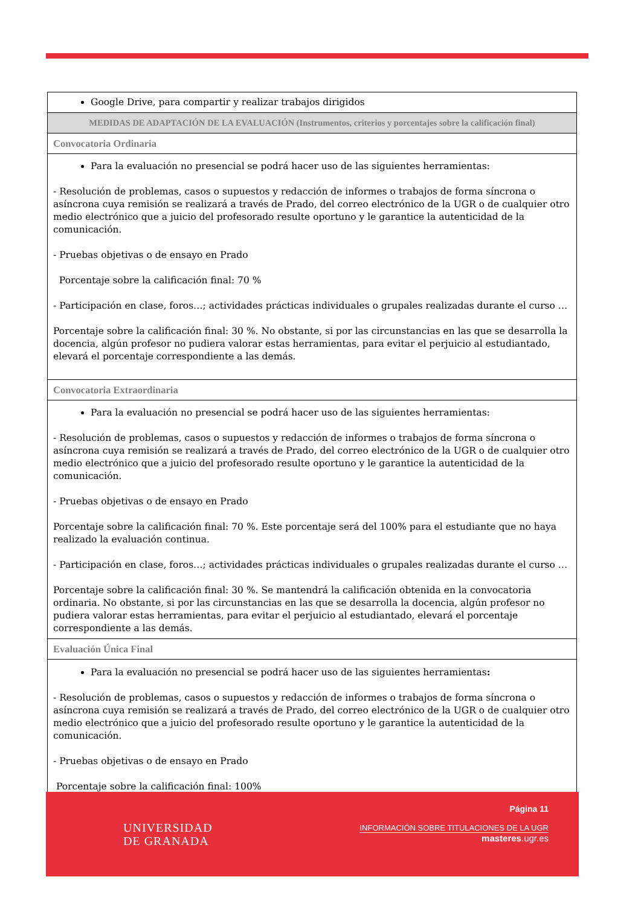| Google Drive, para compartir y realizar trabajos dirigidos |
| MEDIDAS DE ADAPTACIÓN DE LA EVALUACIÓN (Instrumentos, criterios y porcentajes sobre la calificación final) |
| Convocatoria Ordinaria |
| Para la evaluación no presencial se podrá hacer uso de las siguientes herramientas: - Resolución de problemas, casos o supuestos y redacción de informes o trabajos de forma síncrona o asíncrona cuya remisión se realizará a través de Prado, del correo electrónico de la UGR o de cualquier otro medio electrónico que a juicio del profesorado resulte oportuno y le garantice la autenticidad de la comunicación. - Pruebas objetivas o de ensayo en Prado Porcentaje sobre la calificación final: 70 % - Participación en clase, foros…; actividades prácticas individuales o grupales realizadas durante el curso … Porcentaje sobre la calificación final: 30 %. No obstante, si por las circunstancias en las que se desarrolla la docencia, algún profesor no pudiera valorar estas herramientas, para evitar el perjuicio al estudiantado, elevará el porcentaje correspondiente a las demás. |
| Convocatoria Extraordinaria |
| Para la evaluación no presencial se podrá hacer uso de las siguientes herramientas: - Resolución de problemas, casos o supuestos y redacción de informes o trabajos de forma síncrona o asíncrona cuya remisión se realizará a través de Prado, del correo electrónico de la UGR o de cualquier otro medio electrónico que a juicio del profesorado resulte oportuno y le garantice la autenticidad de la comunicación. - Pruebas objetivas o de ensayo en Prado Porcentaje sobre la calificación final: 70 %. Este porcentaje será del 100% para el estudiante que no haya realizado la evaluación continua. - Participación en clase, foros…; actividades prácticas individuales o grupales realizadas durante el curso … Porcentaje sobre la calificación final: 30 %. Se mantendrá la calificación obtenida en la convocatoria ordinaria. No obstante, si por las circunstancias en las que se desarrolla la docencia, algún profesor no pudiera valorar estas herramientas, para evitar el perjuicio al estudiantado, elevará el porcentaje correspondiente a las demás. |
| Evaluación Única Final |
| Para la evaluación no presencial se podrá hacer uso de las siguientes herramientas : - Resolución de problemas, casos o supuestos y redacción de informes o trabajos de forma síncrona o asíncrona cuya remisión se realizará a través de Prado, del correo electrónico de la UGR o de cualquier otro medio electrónico que a juicio del profesorado resulte oportuno y le garantice la autenticidad de la comunicación. - Pruebas objetivas o de ensayo en Prado Porcentaje sobre la calificación final: 100% |
UNIVERSIDAD
DE GRANADA
Página 11
INFORMACIÓN SOBRE TITULACIONES DE LA UGR
masteres.ugr.es